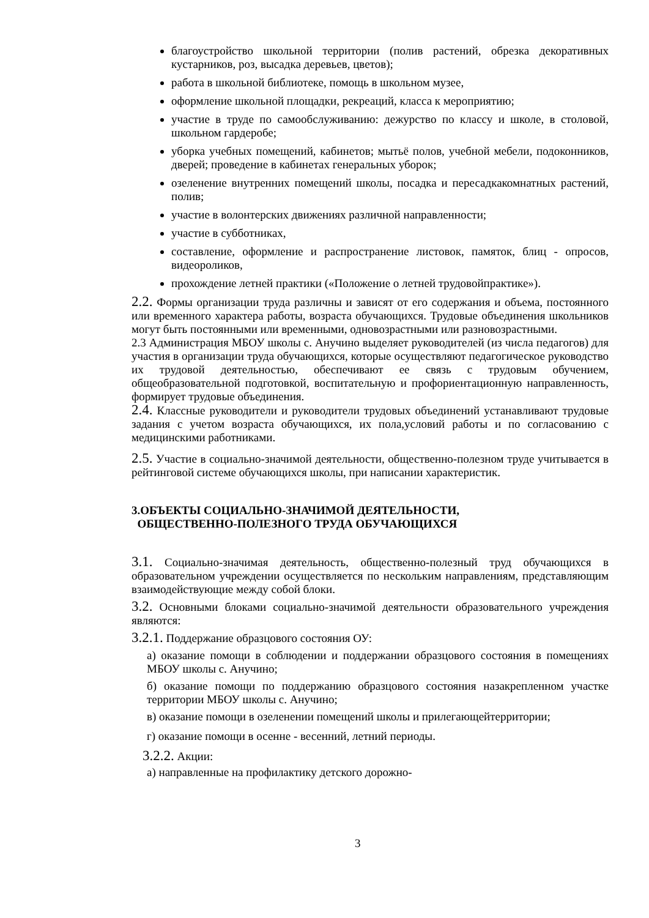благоустройство школьной территории (полив растений, обрезка декоративных кустарников, роз, высадка деревьев, цветов);
работа в школьной библиотеке, помощь в школьном музее,
оформление школьной площадки, рекреаций, класса к мероприятию;
участие в труде по самообслуживанию: дежурство по классу и школе, в столовой, школьном гардеробе;
уборка учебных помещений, кабинетов; мытьё полов, учебной мебели, подоконников, дверей; проведение в кабинетах генеральных уборок;
озеленение внутренних помещений школы, посадка и пересадкакомнатных растений, полив;
участие в волонтерских движениях различной направленности;
участие в субботниках,
составление, оформление и распространение листовок, памяток, блиц - опросов, видеороликов,
прохождение летней практики («Положение о летней трудовойпрактике»).
2.2. Формы организации труда различны и зависят от его содержания и объема, постоянного или временного характера работы, возраста обучающихся. Трудовые объединения школьников могут быть постоянными или временными, одновозрастными или разновозрастными.
2.3 Администрация МБОУ школы с. Анучино выделяет руководителей (из числа педагогов) для участия в организации труда обучающихся, которые осуществляют педагогическое руководство их трудовой деятельностью, обеспечивают ее связь с трудовым обучением, общеобразовательной подготовкой, воспитательную и профориентационную направленность, формирует трудовые объединения.
2.4. Классные руководители и руководители трудовых объединений устанавливают трудовые задания с учетом возраста обучающихся, их пола,условий работы и по согласованию с медицинскими работниками.
2.5. Участие в социально-значимой деятельности, общественно-полезном труде учитывается в рейтинговой системе обучающихся школы, при написании характеристик.
3.ОБЪЕКТЫ СОЦИАЛЬНО-ЗНАЧИМОЙ ДЕЯТЕЛЬНОСТИ,
ОБЩЕСТВЕННО-ПОЛЕЗНОГО ТРУДА ОБУЧАЮЩИХСЯ
3.1. Социально-значимая деятельность, общественно-полезный труд обучающихся в образовательном учреждении осуществляется по нескольким направлениям, представляющим взаимодействующие между собой блоки.
3.2. Основными блоками социально-значимой деятельности образовательного учреждения являются:
3.2.1. Поддержание образцового состояния ОУ:
а) оказание помощи в соблюдении и поддержании образцового состояния в помещениях МБОУ школы с. Анучино;
б) оказание помощи по поддержанию образцового состояния назакрепленном участке территории МБОУ школы с. Анучино;
в) оказание помощи в озеленении помещений школы и прилегающейтерритории;
г) оказание помощи в осенне - весенний, летний периоды.
3.2.2. Акции:
а) направленные на профилактику детского дорожно-
3